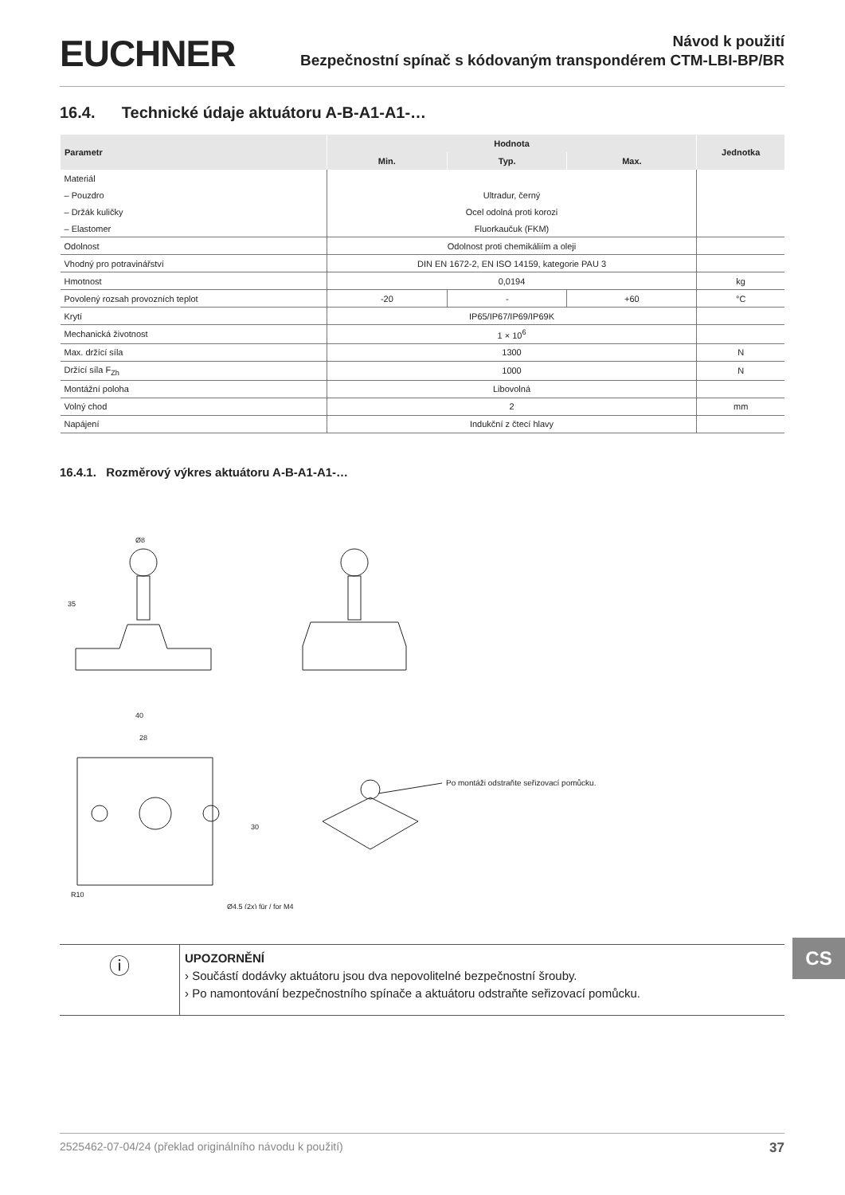EUCHNER
Návod k použití
Bezpečnostní spínač s kódovaným transpondérem CTM-LBI-BP/BR
16.4. Technické údaje aktuátoru A-B-A1-A1-…
| Parametr | Hodnota | | | Jednotka |
| --- | --- | --- | --- | --- |
| | Min. | Typ. | Max. | |
| Materiál | | | | |
| – Pouzdro | Ultradur, černý | | | |
| – Držák kuličky | Ocel odolná proti korozi | | | |
| – Elastomer | Fluorkaučuk (FKM) | | | |
| Odolnost | Odolnost proti chemikáliím a oleji | | | |
| Vhodný pro potravinářství | DIN EN 1672-2, EN ISO 14159, kategorie PAU 3 | | | |
| Hmotnost | 0,0194 | | | kg |
| Povolený rozsah provozních teplot | -20 | - | +60 | °C |
| Krytí | IP65/IP67/IP69/IP69K | | | |
| Mechanická životnost | 1 × 10<sup>6</sup> | | | |
| Max. držící síla | 1300 | | | N |
| Držící síla F<sub>Zh</sub> | 1000 | | | N |
| Montážní poloha | Libovolná | | | |
| Volný chod | 2 | | | mm |
| Napájení | Indukční z čtecí hlavy | | | |
16.4.1. Rozměrový výkres aktuátoru A-B-A1-A1-…
Ø8
35
40
28
R10
30
Ø4,5 (2x) für / for M4
Po montáži odstraňte seřizovací pomůcku.
ⓘ
UPOZORNĚNÍ
› Součástí dodávky aktuátoru jsou dva nepovolitelné bezpečnostní šrouby.
› Po namontování bezpečnostního spínače a aktuátoru odstraňte seřizovací pomůcku.
CS
2525462-07-04/24 (překlad originálního návodu k použití) 37